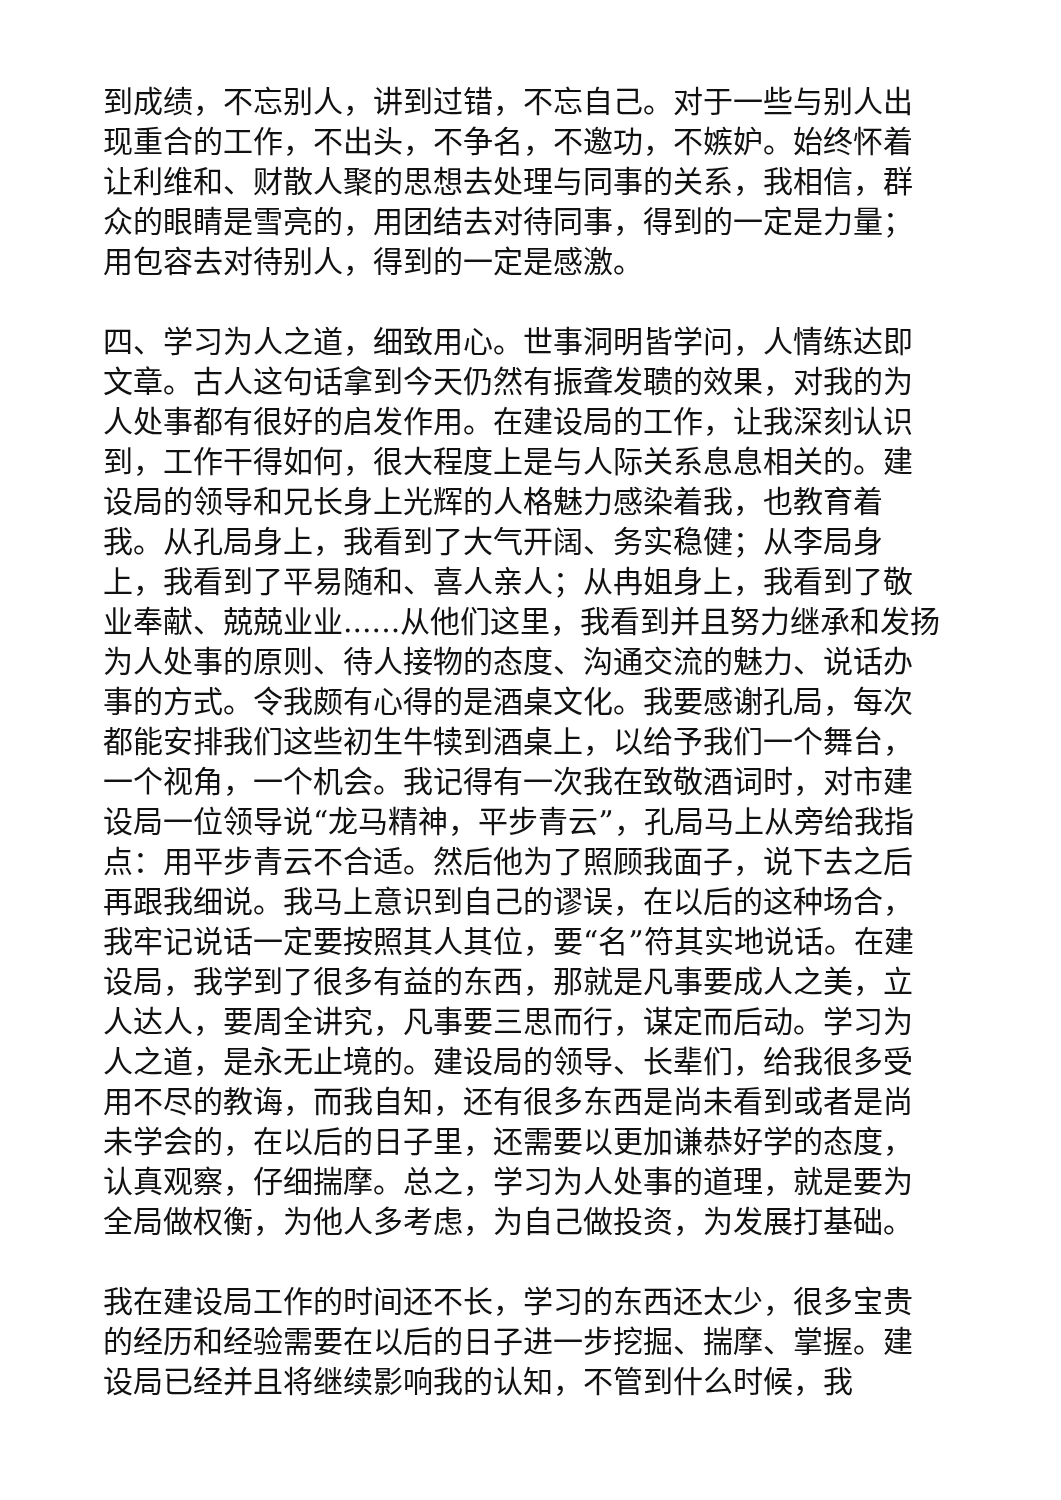到成绩，不忘别人，讲到过错，不忘自己。对于一些与别人出现重合的工作，不出头，不争名，不邀功，不嫉妒。始终怀着让利维和、财散人聚的思想去处理与同事的关系，我相信，群众的眼睛是雪亮的，用团结去对待同事，得到的一定是力量；用包容去对待别人，得到的一定是感激。
四、学习为人之道，细致用心。世事洞明皆学问，人情练达即文章。古人这句话拿到今天仍然有振聋发聩的效果，对我的为人处事都有很好的启发作用。在建设局的工作，让我深刻认识到，工作干得如何，很大程度上是与人际关系息息相关的。建设局的领导和兄长身上光辉的人格魅力感染着我，也教育着我。从孔局身上，我看到了大气开阔、务实稳健；从李局身上，我看到了平易随和、喜人亲人；从冉姐身上，我看到了敬业奉献、兢兢业业......从他们这里，我看到并且努力继承和发扬为人处事的原则、待人接物的态度、沟通交流的魅力、说话办事的方式。令我颇有心得的是酒桌文化。我要感谢孔局，每次都能安排我们这些初生牛犊到酒桌上，以给予我们一个舞台，一个视角，一个机会。我记得有一次我在致敬酒词时，对市建设局一位领导说“龙马精神，平步青云”，孔局马上从旁给我指点：用平步青云不合适。然后他为了照顾我面子，说下去之后再跟我细说。我马上意识到自己的谬误，在以后的这种场合，我牢记说话一定要按照其人其位，要“名”符其实地说话。在建设局，我学到了很多有益的东西，那就是凡事要成人之美，立人达人，要周全讲究，凡事要三思而行，谋定而后动。学习为人之道，是永无止境的。建设局的领导、长辈们，给我很多受用不尽的教诲，而我自知，还有很多东西是尚未看到或者是尚未学会的，在以后的日子里，还需要以更加谦恭好学的态度，认真观察，仔细揣摩。总之，学习为人处事的道理，就是要为全局做权衡，为他人多考虑，为自己做投资，为发展打基础。
我在建设局工作的时间还不长，学习的东西还太少，很多宝贵的经历和经验需要在以后的日子进一步挖掘、揣摩、掌握。建设局已经并且将继续影响我的认知，不管到什么时候，我